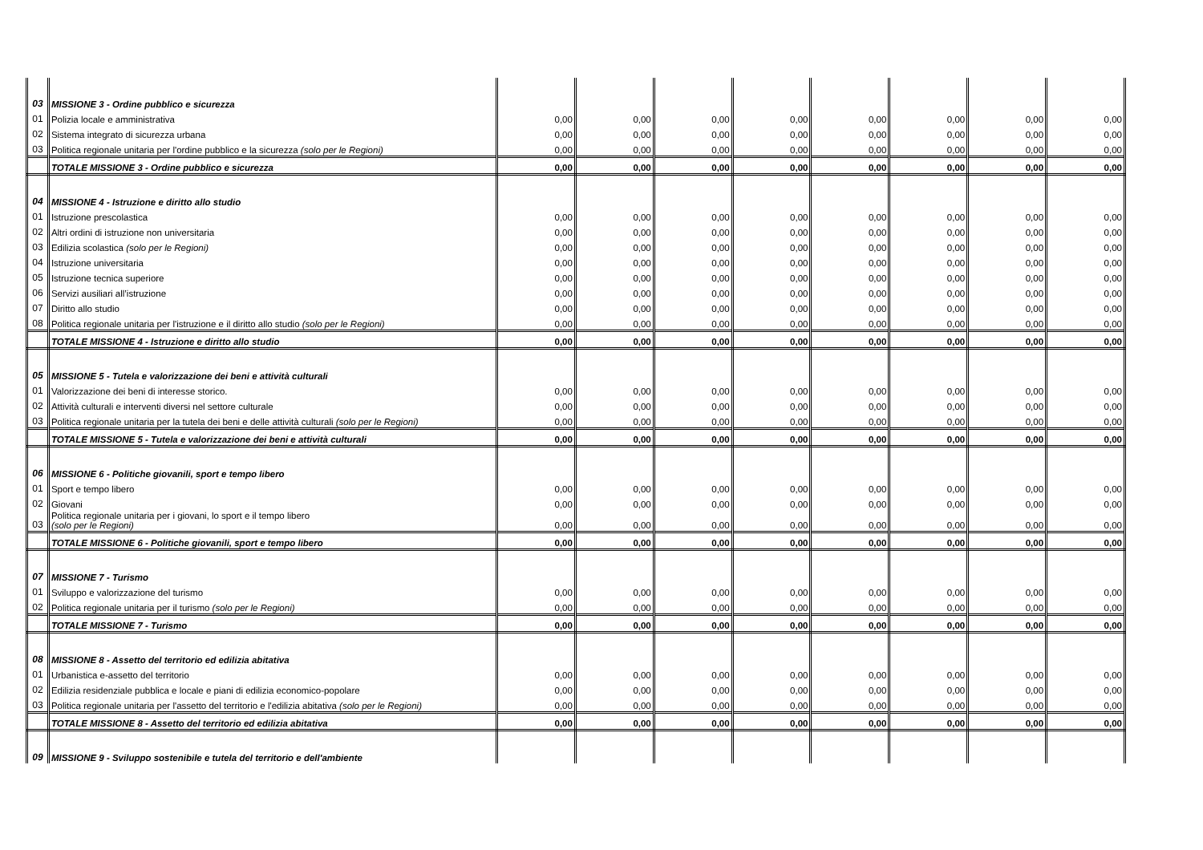| 03 | MISSIONE 3 - Ordine pubblico e sicurezza | | | | | | | | |
| 01 | Polizia locale e amministrativa | 0,00 | 0,00 | 0,00 | 0,00 | 0,00 | 0,00 | 0,00 | 0,00 |
| 02 | Sistema integrato di sicurezza urbana | 0,00 | 0,00 | 0,00 | 0,00 | 0,00 | 0,00 | 0,00 | 0,00 |
| 03 | Politica regionale unitaria per l'ordine pubblico e la sicurezza (solo per le Regioni) | 0,00 | 0,00 | 0,00 | 0,00 | 0,00 | 0,00 | 0,00 | 0,00 |
| | TOTALE MISSIONE 3 - Ordine pubblico e sicurezza | 0,00 | 0,00 | 0,00 | 0,00 | 0,00 | 0,00 | 0,00 | 0,00 |
| 04 | MISSIONE 4 - Istruzione e diritto allo studio | | | | | | | | |
| 01 | Istruzione prescolastica | 0,00 | 0,00 | 0,00 | 0,00 | 0,00 | 0,00 | 0,00 | 0,00 |
| 02 | Altri ordini di istruzione non universitaria | 0,00 | 0,00 | 0,00 | 0,00 | 0,00 | 0,00 | 0,00 | 0,00 |
| 03 | Edilizia scolastica (solo per le Regioni) | 0,00 | 0,00 | 0,00 | 0,00 | 0,00 | 0,00 | 0,00 | 0,00 |
| 04 | Istruzione universitaria | 0,00 | 0,00 | 0,00 | 0,00 | 0,00 | 0,00 | 0,00 | 0,00 |
| 05 | Istruzione tecnica superiore | 0,00 | 0,00 | 0,00 | 0,00 | 0,00 | 0,00 | 0,00 | 0,00 |
| 06 | Servizi ausiliari all’istruzione | 0,00 | 0,00 | 0,00 | 0,00 | 0,00 | 0,00 | 0,00 | 0,00 |
| 07 | Diritto allo studio | 0,00 | 0,00 | 0,00 | 0,00 | 0,00 | 0,00 | 0,00 | 0,00 |
| 08 | Politica regionale unitaria per l'istruzione e il diritto allo studio (solo per le Regioni) | 0,00 | 0,00 | 0,00 | 0,00 | 0,00 | 0,00 | 0,00 | 0,00 |
| | TOTALE MISSIONE 4 - Istruzione e diritto allo studio | 0,00 | 0,00 | 0,00 | 0,00 | 0,00 | 0,00 | 0,00 | 0,00 |
| 05 | MISSIONE 5 - Tutela e valorizzazione dei beni e attività culturali | | | | | | | | |
| 01 | Valorizzazione dei beni di interesse storico. | 0,00 | 0,00 | 0,00 | 0,00 | 0,00 | 0,00 | 0,00 | 0,00 |
| 02 | Attività culturali e interventi diversi nel settore culturale | 0,00 | 0,00 | 0,00 | 0,00 | 0,00 | 0,00 | 0,00 | 0,00 |
| 03 | Politica regionale unitaria per la tutela dei beni e delle attività culturali (solo per le Regioni) | 0,00 | 0,00 | 0,00 | 0,00 | 0,00 | 0,00 | 0,00 | 0,00 |
| | TOTALE MISSIONE 5 - Tutela e valorizzazione dei beni e attività culturali | 0,00 | 0,00 | 0,00 | 0,00 | 0,00 | 0,00 | 0,00 | 0,00 |
| 06 | MISSIONE 6 - Politiche giovanili, sport e tempo libero | | | | | | | | |
| 01 | Sport e tempo libero | 0,00 | 0,00 | 0,00 | 0,00 | 0,00 | 0,00 | 0,00 | 0,00 |
| 02 | Giovani | 0,00 | 0,00 | 0,00 | 0,00 | 0,00 | 0,00 | 0,00 | 0,00 |
| 03 | Politica regionale unitaria per i giovani, lo sport e il tempo libero (solo per le Regioni) | 0,00 | 0,00 | 0,00 | 0,00 | 0,00 | 0,00 | 0,00 | 0,00 |
| | TOTALE MISSIONE 6 - Politiche giovanili, sport e tempo libero | 0,00 | 0,00 | 0,00 | 0,00 | 0,00 | 0,00 | 0,00 | 0,00 |
| 07 | MISSIONE 7 - Turismo | | | | | | | | |
| 01 | Sviluppo e valorizzazione del turismo | 0,00 | 0,00 | 0,00 | 0,00 | 0,00 | 0,00 | 0,00 | 0,00 |
| 02 | Politica regionale unitaria per il turismo (solo per le Regioni) | 0,00 | 0,00 | 0,00 | 0,00 | 0,00 | 0,00 | 0,00 | 0,00 |
| | TOTALE MISSIONE 7 - Turismo | 0,00 | 0,00 | 0,00 | 0,00 | 0,00 | 0,00 | 0,00 | 0,00 |
| 08 | MISSIONE 8 - Assetto del territorio ed edilizia abitativa | | | | | | | | |
| 01 | Urbanistica e-assetto del territorio | 0,00 | 0,00 | 0,00 | 0,00 | 0,00 | 0,00 | 0,00 | 0,00 |
| 02 | Edilizia residenziale pubblica e locale e piani di edilizia economico-popolare | 0,00 | 0,00 | 0,00 | 0,00 | 0,00 | 0,00 | 0,00 | 0,00 |
| 03 | Politica regionale unitaria per l'assetto del territorio e l'edilizia abitativa (solo per le Regioni) | 0,00 | 0,00 | 0,00 | 0,00 | 0,00 | 0,00 | 0,00 | 0,00 |
| | TOTALE MISSIONE 8 - Assetto del territorio ed edilizia abitativa | 0,00 | 0,00 | 0,00 | 0,00 | 0,00 | 0,00 | 0,00 | 0,00 |
| 09 | MISSIONE 9 - Sviluppo sostenibile e tutela del territorio e dell'ambiente | | | | | | | | |